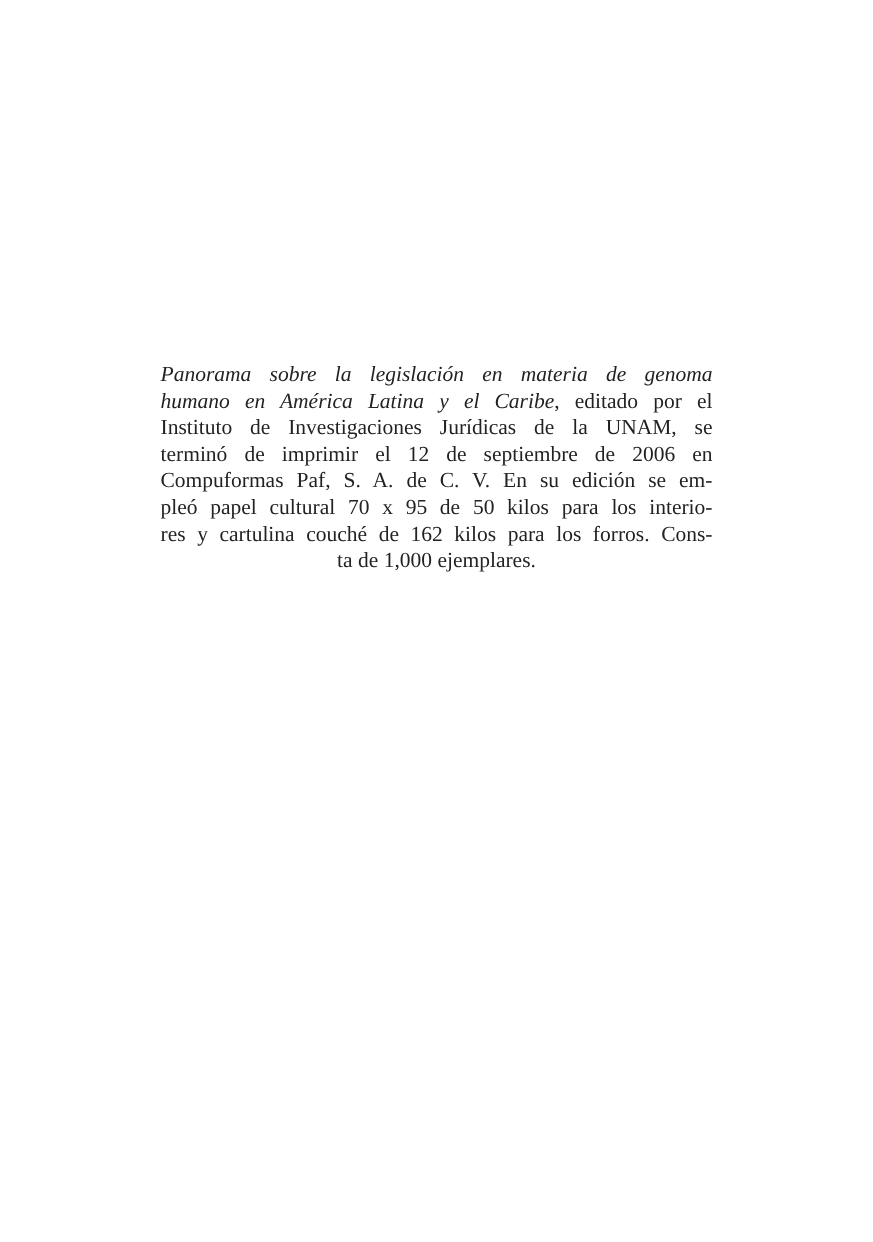Panorama sobre la legislación en materia de genoma
humano en América Latina y el Caribe, editado por el
Instituto de Investigaciones Jurídicas de la UNAM, se
terminó de imprimir el 12 de septiembre de 2006 en
Compuformas Paf, S. A. de C. V. En su edición se em-
pleó papel cultural 70 x 95 de 50 kilos para los interio-
res y cartulina couché de 162 kilos para los forros. Cons-
ta de 1,000 ejemplares.